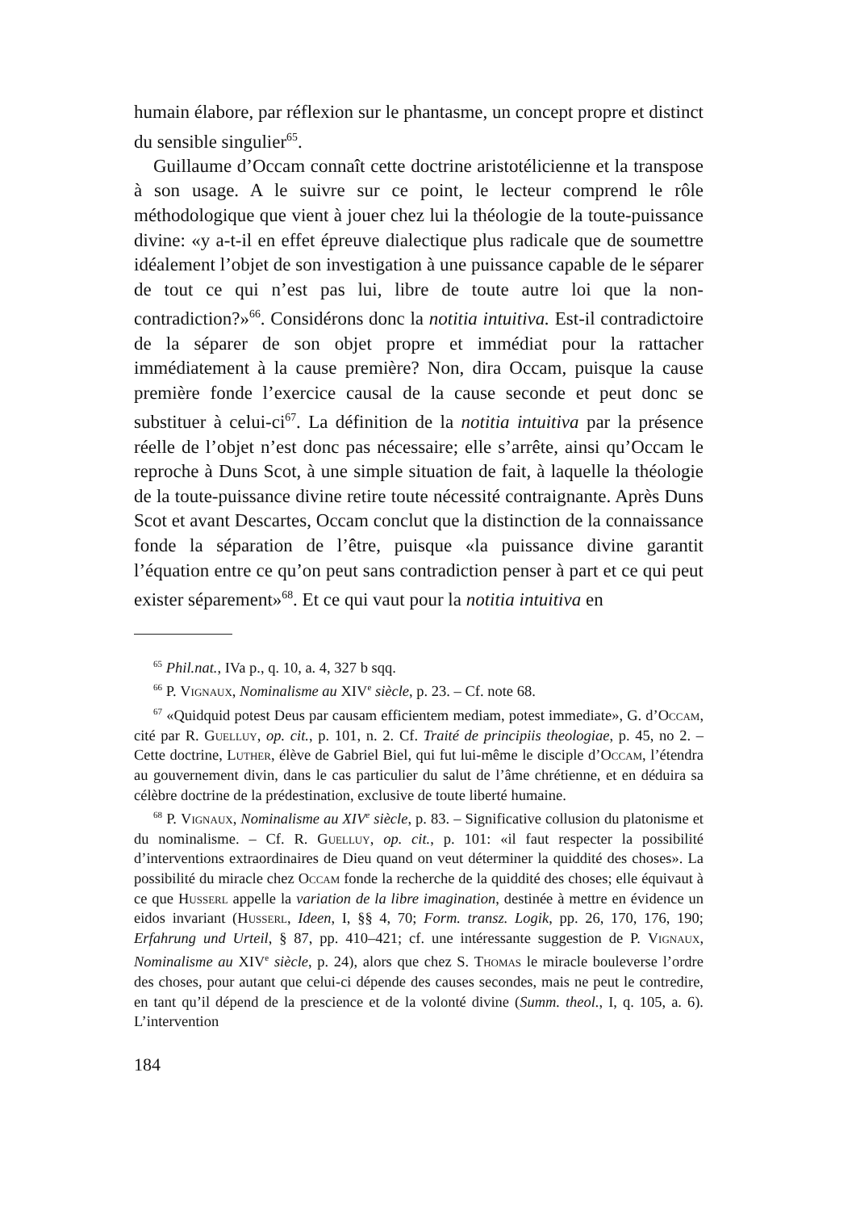humain élabore, par réflexion sur le phantasme, un concept propre et distinct du sensible singulier<sup>65</sup>.
Guillaume d’Occam connaît cette doctrine aristotélicienne et la transpose à son usage. A le suivre sur ce point, le lecteur comprend le rôle méthodologique que vient à jouer chez lui la théologie de la toute-puissance divine: «y a-t-il en effet épreuve dialectique plus radicale que de soumettre idéalement l’objet de son investigation à une puissance capable de le séparer de tout ce qui n’est pas lui, libre de toute autre loi que la non-contradiction?»<sup>66</sup>. Considérons donc la notitia intuitiva. Est-il contradictoire de la séparer de son objet propre et immédiat pour la rattacher immédiatement à la cause première? Non, dira Occam, puisque la cause première fonde l’exercice causal de la cause seconde et peut donc se substituer à celui-ci<sup>67</sup>. La définition de la notitia intuitiva par la présence réelle de l’objet n’est donc pas nécessaire; elle s’arrête, ainsi qu’Occam le reproche à Duns Scot, à une simple situation de fait, à laquelle la théologie de la toute-puissance divine retire toute nécessité contraignante. Après Duns Scot et avant Descartes, Occam conclut que la distinction de la connaissance fonde la séparation de l’être, puisque «la puissance divine garantit l’équation entre ce qu’on peut sans contradiction penser à part et ce qui peut exister séparement»<sup>68</sup>. Et ce qui vaut pour la notitia intuitiva en
<sup>65</sup> Phil.nat., IVa p., q. 10, a. 4, 327 b sqq.
<sup>66</sup> P. Vignaux, Nominalisme au XIV<sup>e</sup> siècle, p. 23. – Cf. note 68.
<sup>67</sup> «Quidquid potest Deus par causam efficientem mediam, potest immediate», G. d’Occam, cité par R. Guelluy, op. cit., p. 101, n. 2. Cf. Traité de principiis theologiae, p. 45, no 2. – Cette doctrine, Luther, élève de Gabriel Biel, qui fut lui-même le disciple d’Occam, l’étendra au gouvernement divin, dans le cas particulier du salut de l’âme chrétienne, et en déduira sa célèbre doctrine de la prédestination, exclusive de toute liberté humaine.
<sup>68</sup> P. Vignaux, Nominalisme au XIV<sup>e</sup> siècle, p. 83. – Significative collusion du platonisme et du nominalisme. – Cf. R. Guelluy, op. cit., p. 101: «il faut respecter la possibilité d’interventions extraordinaires de Dieu quand on veut déterminer la quiddité des choses». La possibilité du miracle chez Occam fonde la recherche de la quiddité des choses; elle équivaut à ce que Husserl appelle la variation de la libre imagination, destinée à mettre en évidence un eidos invariant (Husserl, Ideen, I, §§ 4, 70; Form. transz. Logik, pp. 26, 170, 176, 190; Erfahrung und Urteil, § 87, pp. 410–421; cf. une intéressante suggestion de P. Vignaux, Nominalisme au XIV<sup>e</sup> siècle, p. 24), alors que chez S. Thomas le miracle bouleverse l’ordre des choses, pour autant que celui-ci dépende des causes secondes, mais ne peut le contredire, en tant qu’il dépend de la prescience et de la volonté divine (Summ. theol., I, q. 105, a. 6). L’intervention
184